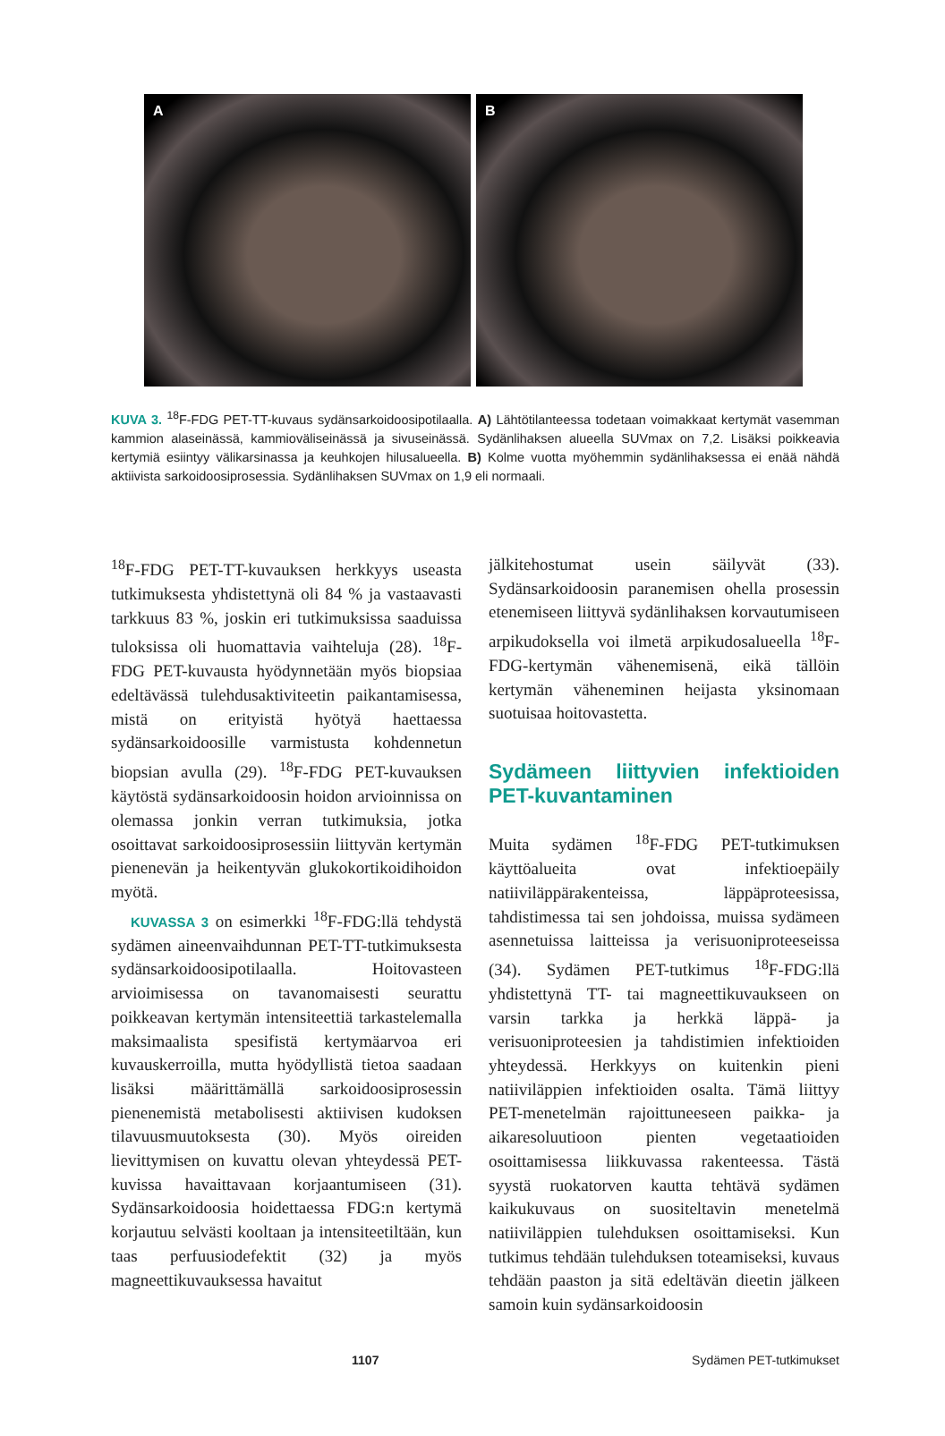A B
KUVA 3. <sup>18</sup>F-FDG PET-TT-kuvaus sydänsarkoidoosipotilaalla. A) Lähtötilanteessa todetaan voimakkaat kertymät vasemman kammion alaseinässä, kammioväliseinässä ja sivuseinässä. Sydänlihaksen alueella SUVmax on 7,2. Lisäksi poikkeavia kertymiä esiintyy välikarsinassa ja keuhkojen hilusalueella. B) Kolme vuotta myöhemmin sydänlihaksessa ei enää nähdä aktiivista sarkoidoosiprosessia. Sydänlihaksen SUVmax on 1,9 eli normaali.
<sup>18</sup>F-FDG PET-TT-kuvauksen herkkyys useasta tutkimuksesta yhdistettynä oli 84 % ja vastaavasti tarkkuus 83 %, joskin eri tutkimuksissa saaduissa tuloksissa oli huomattavia vaihteluja (28). <sup>18</sup>F-FDG PET-kuvausta hyödynnetään myös biopsiaa edeltävässä tulehdusaktiviteetin paikantamisessa, mistä on erityistä hyötyä haettaessa sydänsarkoidoosille varmistusta kohdennetun biopsian avulla (29). <sup>18</sup>F-FDG PET-kuvauksen käytöstä sydänsarkoidoosin hoidon arvioinnissa on olemassa jonkin verran tutkimuksia, jotka osoittavat sarkoidoosiprosessiin liittyvän kertymän pienenevän ja heikentyvän glukokortikoidihoidon myötä.
KUVASSA 3 on esimerkki <sup>18</sup>F-FDG:llä tehdystä sydämen aineenvaihdunnan PET-TT-tutkimuksesta sydänsarkoidoosipotilaalla. Hoitovasteen arvioimisessa on tavanomaisesti seurattu poikkeavan kertymän intensiteettiä tarkastelemalla maksimaalista spesifistä kertymäarvoa eri kuvauskerroilla, mutta hyödyllistä tietoa saadaan lisäksi määrittämällä sarkoidoosiprosessin pienenemistä metabolisesti aktiivisen kudoksen tilavuusmuutoksesta (30). Myös oireiden lievittymisen on kuvattu olevan yhteydessä PET-kuvissa havaittavaan korjaantumiseen (31). Sydänsarkoidoosia hoidettaessa FDG:n kertymä korjautuu selvästi kooltaan ja intensiteetiltään, kun taas perfuusiodefektit (32) ja myös magneettikuvauksessa havaitut
jälkitehostumat usein säilyvät (33). Sydänsarkoidoosin paranemisen ohella prosessin etenemiseen liittyvä sydänlihaksen korvautumiseen arpikudoksella voi ilmetä arpikudosalueella <sup>18</sup>F-FDG-kertymän vähenemisenä, eikä tällöin kertymän väheneminen heijasta yksinomaan suotuisaa hoitovastetta.
Sydämeen liittyvien infektioiden PET-kuvantaminen
Muita sydämen <sup>18</sup>F-FDG PET-tutkimuksen käyttöalueita ovat infektioepäily natiiviläppärakenteissa, läppäproteesissa, tahdistimessa tai sen johdoissa, muissa sydämeen asennetuissa laitteissa ja verisuoniproteeseissa (34). Sydämen PET-tutkimus <sup>18</sup>F-FDG:llä yhdistettynä TT- tai magneettikuvaukseen on varsin tarkka ja herkkä läppä- ja verisuoniproteesien ja tahdistimien infektioiden yhteydessä. Herkkyys on kuitenkin pieni natiiviläppien infektioiden osalta. Tämä liittyy PET-menetelmän rajoittuneeseen paikka- ja aikaresoluutioon pienten vegetaatioiden osoittamisessa liikkuvassa rakenteessa. Tästä syystä ruokatorven kautta tehtävä sydämen kaikukuvaus on suositeltavin menetelmä natiiviläppien tulehduksen osoittamiseksi. Kun tutkimus tehdään tulehduksen toteamiseksi, kuvaus tehdään paaston ja sitä edeltävän dieetin jälkeen samoin kuin sydänsarkoidoosin
1107 Sydämen PET-tutkimukset